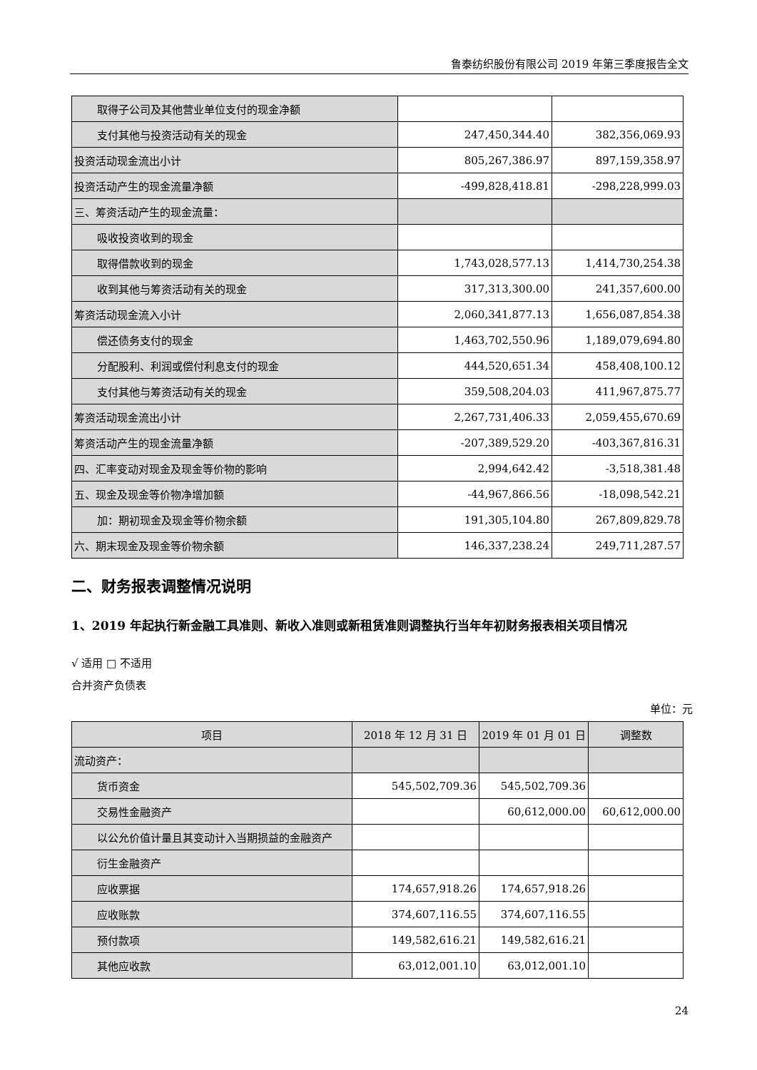鲁泰纺织股份有限公司 2019 年第三季度报告全文
| 取得子公司及其他营业单位支付的现金净额 | | |
| 支付其他与投资活动有关的现金 | 247,450,344.40 | 382,356,069.93 |
| 投资活动现金流出小计 | 805,267,386.97 | 897,159,358.97 |
| 投资活动产生的现金流量净额 | -499,828,418.81 | -298,228,999.03 |
| 三、筹资活动产生的现金流量： | | |
| 吸收投资收到的现金 | | |
| 取得借款收到的现金 | 1,743,028,577.13 | 1,414,730,254.38 |
| 收到其他与筹资活动有关的现金 | 317,313,300.00 | 241,357,600.00 |
| 筹资活动现金流入小计 | 2,060,341,877.13 | 1,656,087,854.38 |
| 偿还债务支付的现金 | 1,463,702,550.96 | 1,189,079,694.80 |
| 分配股利、利润或偿付利息支付的现金 | 444,520,651.34 | 458,408,100.12 |
| 支付其他与筹资活动有关的现金 | 359,508,204.03 | 411,967,875.77 |
| 筹资活动现金流出小计 | 2,267,731,406.33 | 2,059,455,670.69 |
| 筹资活动产生的现金流量净额 | -207,389,529.20 | -403,367,816.31 |
| 四、汇率变动对现金及现金等价物的影响 | 2,994,642.42 | -3,518,381.48 |
| 五、现金及现金等价物净增加额 | -44,967,866.56 | -18,098,542.21 |
| 加：期初现金及现金等价物余额 | 191,305,104.80 | 267,809,829.78 |
| 六、期末现金及现金等价物余额 | 146,337,238.24 | 249,711,287.57 |
二、财务报表调整情况说明
1、2019 年起执行新金融工具准则、新收入准则或新租赁准则调整执行当年年初财务报表相关项目情况
√ 适用 □ 不适用
合并资产负债表
单位：元
| 项目 | 2018 年 12 月 31 日 | 2019 年 01 月 01 日 | 调整数 |
| --- | --- | --- | --- |
| 流动资产： | | | |
| 货币资金 | 545,502,709.36 | 545,502,709.36 | |
| 交易性金融资产 | | 60,612,000.00 | 60,612,000.00 |
| 以公允价值计量且其变动计入当期损益的金融资产 | | | |
| 衍生金融资产 | | | |
| 应收票据 | 174,657,918.26 | 174,657,918.26 | |
| 应收账款 | 374,607,116.55 | 374,607,116.55 | |
| 预付款项 | 149,582,616.21 | 149,582,616.21 | |
| 其他应收款 | 63,012,001.10 | 63,012,001.10 | |
24